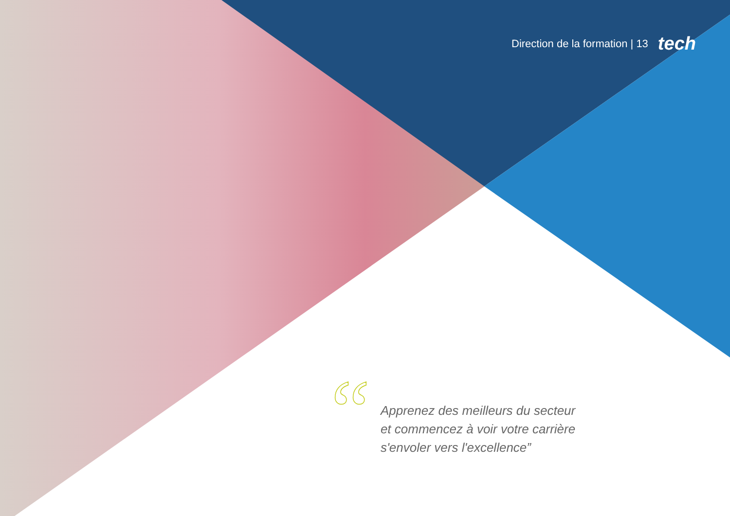Direction de la formation | 13 tech
“
Apprenez des meilleurs du secteur
et commencez à voir votre carrière
s'envoler vers l'excellence”